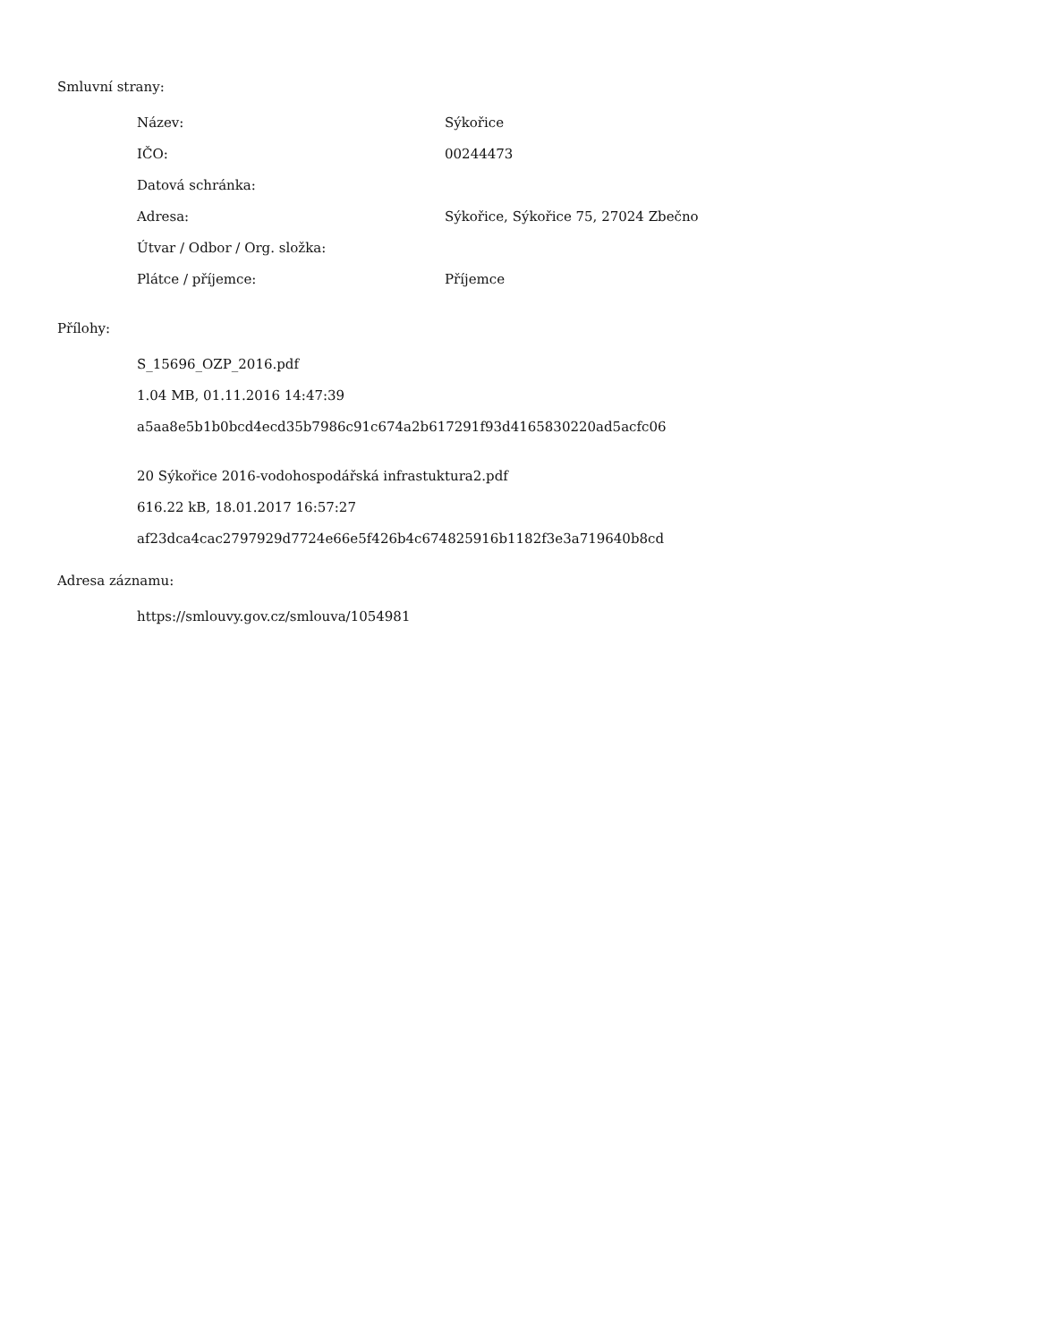Smluvní strany:
| Název: | Sýkořice |
| IČO: | 00244473 |
| Datová schránka: | |
| Adresa: | Sýkořice, Sýkořice 75, 27024 Zbečno |
| Útvar / Odbor / Org. složka: | |
| Plátce / příjemce: | Příjemce |
Přílohy:
S_15696_OZP_2016.pdf
1.04 MB, 01.11.2016 14:47:39
a5aa8e5b1b0bcd4ecd35b7986c91c674a2b617291f93d4165830220ad5acfc06
20 Sýkořice 2016-vodohospodářská infrastuktura2.pdf
616.22 kB, 18.01.2017 16:57:27
af23dca4cac2797929d7724e66e5f426b4c674825916b1182f3e3a719640b8cd
Adresa záznamu:
https://smlouvy.gov.cz/smlouva/1054981